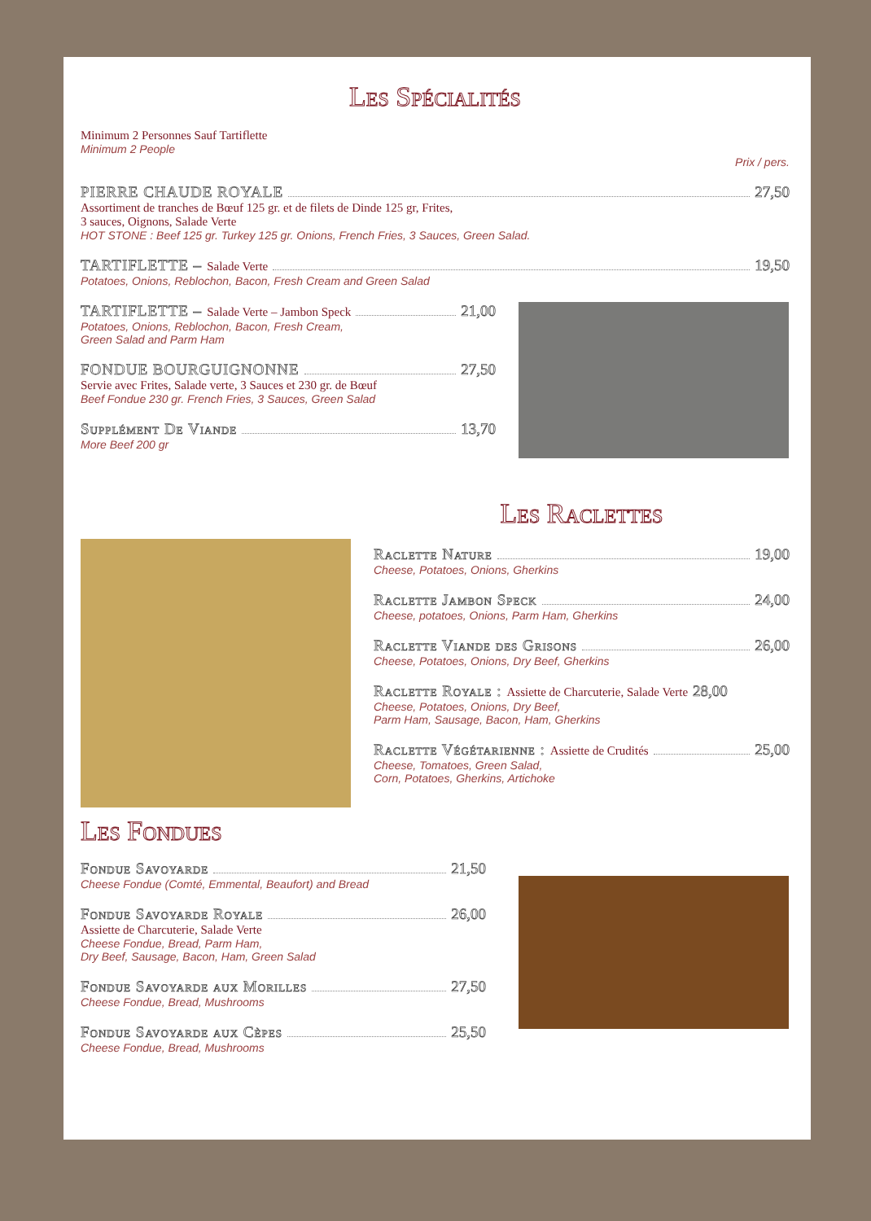Les Spécialités
Minimum 2 Personnes Sauf Tartiflette
Minimum 2 People
Prix / pers.
PIERRE CHAUDE ROYALE 27,50
Assortiment de tranches de Bœuf 125 gr. et de filets de Dinde 125 gr, Frites,
3 sauces, Oignons, Salade Verte
HOT STONE : Beef 125 gr. Turkey 125 gr. Onions, French Fries, 3 Sauces, Green Salad.
TARTIFLETTE – Salade Verte 19,50
Potatoes, Onions, Reblochon, Bacon, Fresh Cream and Green Salad
TARTIFLETTE – Salade Verte – Jambon Speck 21,00
Potatoes, Onions, Reblochon, Bacon, Fresh Cream,
Green Salad and Parm Ham
FONDUE BOURGUIGNONNE 27,50
Servie avec Frites, Salade verte, 3 Sauces et 230 gr. de Bœuf
Beef Fondue 230 gr. French Fries, 3 Sauces, Green Salad
Supplément De Viande 13,70
More Beef 200 gr
Les Raclettes
Raclette Nature 19,00
Cheese, Potatoes, Onions, Gherkins
Raclette Jambon Speck 24,00
Cheese, potatoes, Onions, Parm Ham, Gherkins
Raclette Viande des Grisons 26,00
Cheese, Potatoes, Onions, Dry Beef, Gherkins
Raclette Royale : Assiette de Charcuterie, Salade Verte 28,00
Cheese, Potatoes, Onions, Dry Beef,
Parm Ham, Sausage, Bacon, Ham, Gherkins
Raclette Végétarienne : Assiette de Crudités 25,00
Cheese, Tomatoes, Green Salad,
Corn, Potatoes, Gherkins, Artichoke
Les Fondues
Fondue Savoyarde 21,50
Cheese Fondue (Comté, Emmental, Beaufort) and Bread
Fondue Savoyarde Royale 26,00
Assiette de Charcuterie, Salade Verte
Cheese Fondue, Bread, Parm Ham,
Dry Beef, Sausage, Bacon, Ham, Green Salad
Fondue Savoyarde aux Morilles 27,50
Cheese Fondue, Bread, Mushrooms
Fondue Savoyarde aux Cèpes 25,50
Cheese Fondue, Bread, Mushrooms